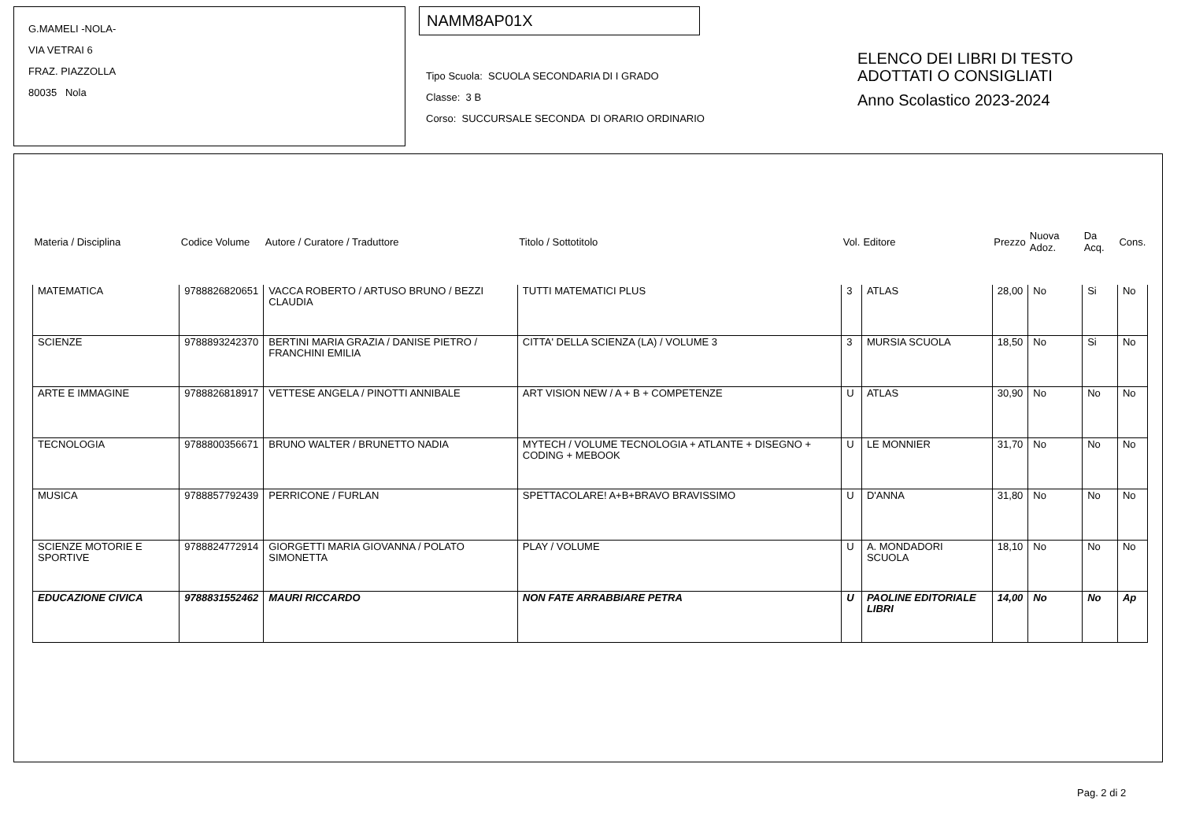G.MAMELI -NOLA-
VIA VETRAI 6
FRAZ. PIAZZOLLA
80035 Nola
NAMM8AP01X
Tipo Scuola: SCUOLA SECONDARIA DI I GRADO
Classe: 3 B
Corso: SUCCURSALE SECONDA DI ORARIO ORDINARIO
ELENCO DEI LIBRI DI TESTO
ADOTTATI O CONSIGLIATI
Anno Scolastico 2023-2024
| Materia / Disciplina | Codice Volume | Autore / Curatore / Traduttore | Titolo / Sottotitolo | Vol. | Editore | Prezzo | Nuova Adoz. | Da Acq. | Cons. |
| --- | --- | --- | --- | --- | --- | --- | --- | --- | --- |
| MATEMATICA | 9788826820651 | VACCA ROBERTO / ARTUSO BRUNO / BEZZI CLAUDIA | TUTTI MATEMATICI PLUS | 3 | ATLAS | 28,00 | No | Si | No |
| SCIENZE | 9788893242370 | BERTINI MARIA GRAZIA / DANISE PIETRO / FRANCHINI EMILIA | CITTA' DELLA SCIENZA (LA) / VOLUME 3 | 3 | MURSIA SCUOLA | 18,50 | No | Si | No |
| ARTE E IMMAGINE | 9788826818917 | VETTESE ANGELA / PINOTTI ANNIBALE | ART VISION NEW / A + B + COMPETENZE | U | ATLAS | 30,90 | No | No | No |
| TECNOLOGIA | 9788800356671 | BRUNO WALTER / BRUNETTO NADIA | MYTECH / VOLUME TECNOLOGIA + ATLANTE + DISEGNO + CODING + MEBOOK | U | LE MONNIER | 31,70 | No | No | No |
| MUSICA | 9788857792439 | PERRICONE / FURLAN | SPETTACOLARE! A+B+BRAVO BRAVISSIMO | U | D'ANNA | 31,80 | No | No | No |
| SCIENZE MOTORIE E SPORTIVE | 9788824772914 | GIORGETTI MARIA GIOVANNA / POLATO SIMONETTA | PLAY / VOLUME | U | A. MONDADORI SCUOLA | 18,10 | No | No | No |
| EDUCAZIONE CIVICA | 9788831552462 | MAURI RICCARDO | NON FATE ARRABBIARE PETRA | U | PAOLINE EDITORIALE LIBRI | 14,00 | No | No | Ap |
Pag. 2 di 2